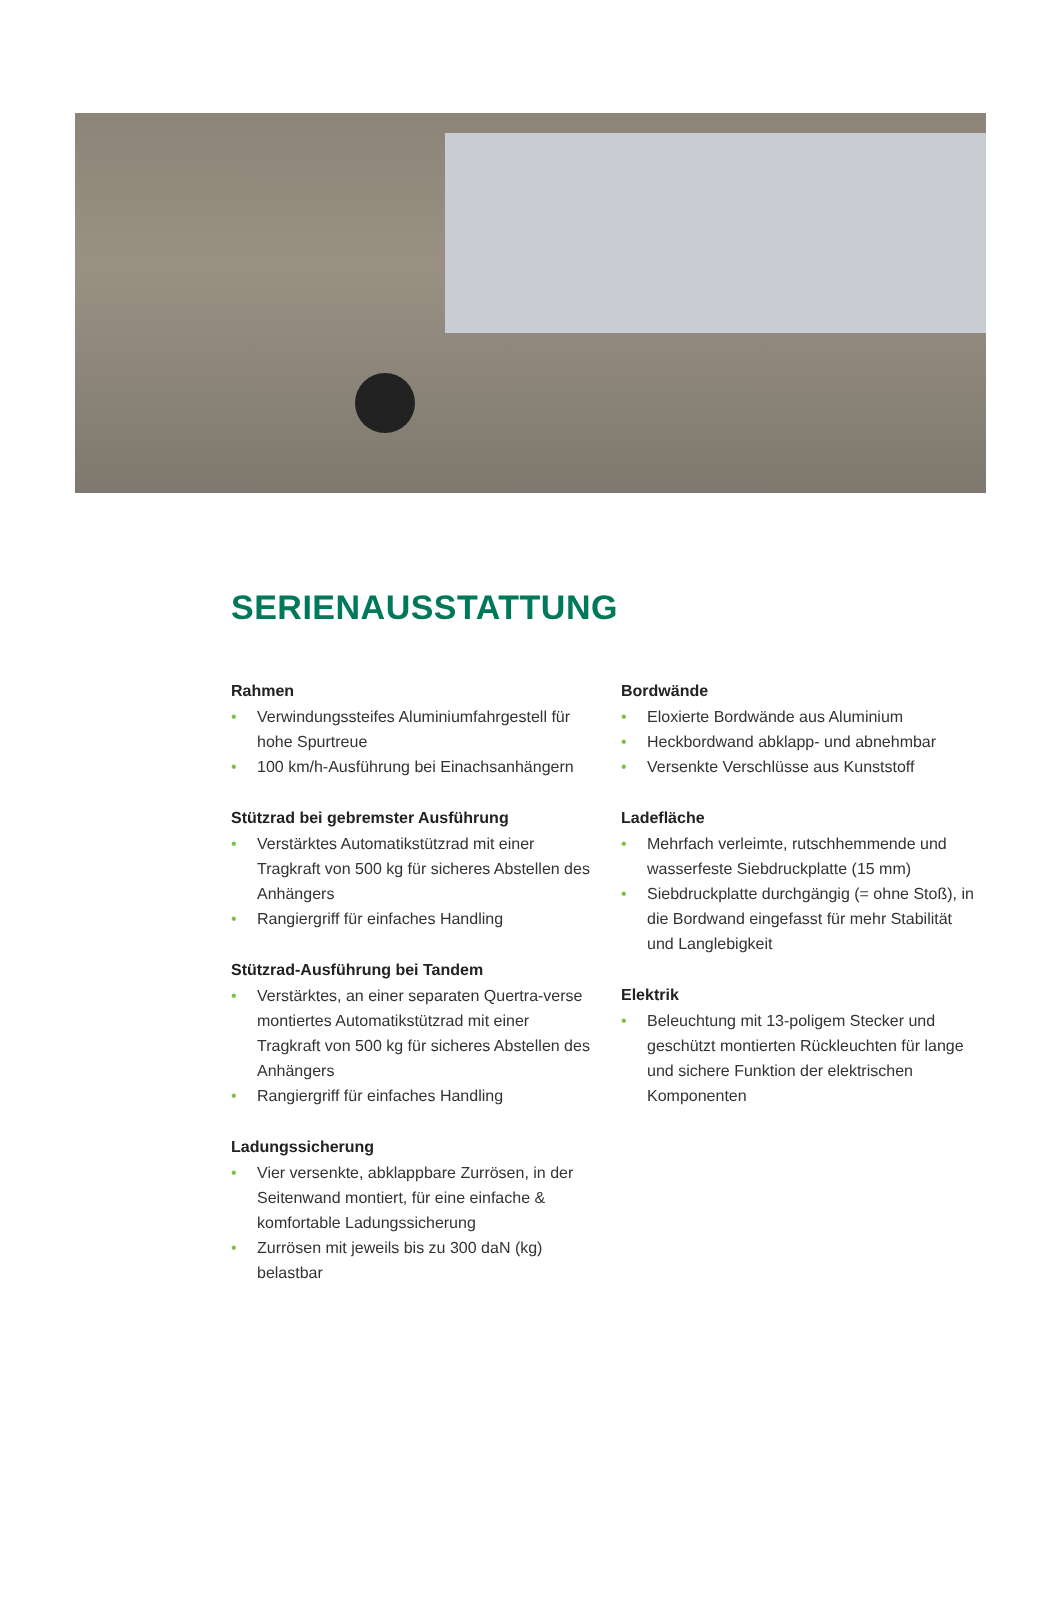SERIENAUSSTATTUNG
Rahmen
• Verwindungssteifes Aluminiumfahrgestell für hohe Spurtreue
• 100 km/h-Ausführung bei Einachsanhängern
Stützrad bei gebremster Ausführung
• Verstärktes Automatikstützrad mit einer Tragkraft von 500 kg für sicheres Abstellen des Anhängers
• Rangiergriff für einfaches Handling
Stützrad-Ausführung bei Tandem
• Verstärktes, an einer separaten Quertra-verse montiertes Automatikstützrad mit einer Tragkraft von 500 kg für sicheres Abstellen des Anhängers
• Rangiergriff für einfaches Handling
Ladungssicherung
• Vier versenkte, abklappbare Zurrösen, in der Seitenwand montiert, für eine einfache & komfortable Ladungssicherung
• Zurrösen mit jeweils bis zu 300 daN (kg) belastbar
Bordwände
• Eloxierte Bordwände aus Aluminium
• Heckbordwand abklapp- und abnehmbar
• Versenkte Verschlüsse aus Kunststoff
Ladefläche
• Mehrfach verleimte, rutschhemmende und wasserfeste Siebdruckplatte (15 mm)
• Siebdruckplatte durchgängig (= ohne Stoß), in die Bordwand eingefasst für mehr Stabilität und Langlebigkeit
Elektrik
• Beleuchtung mit 13-poligem Stecker und geschützt montierten Rückleuchten für lange und sichere Funktion der elektrischen Komponenten